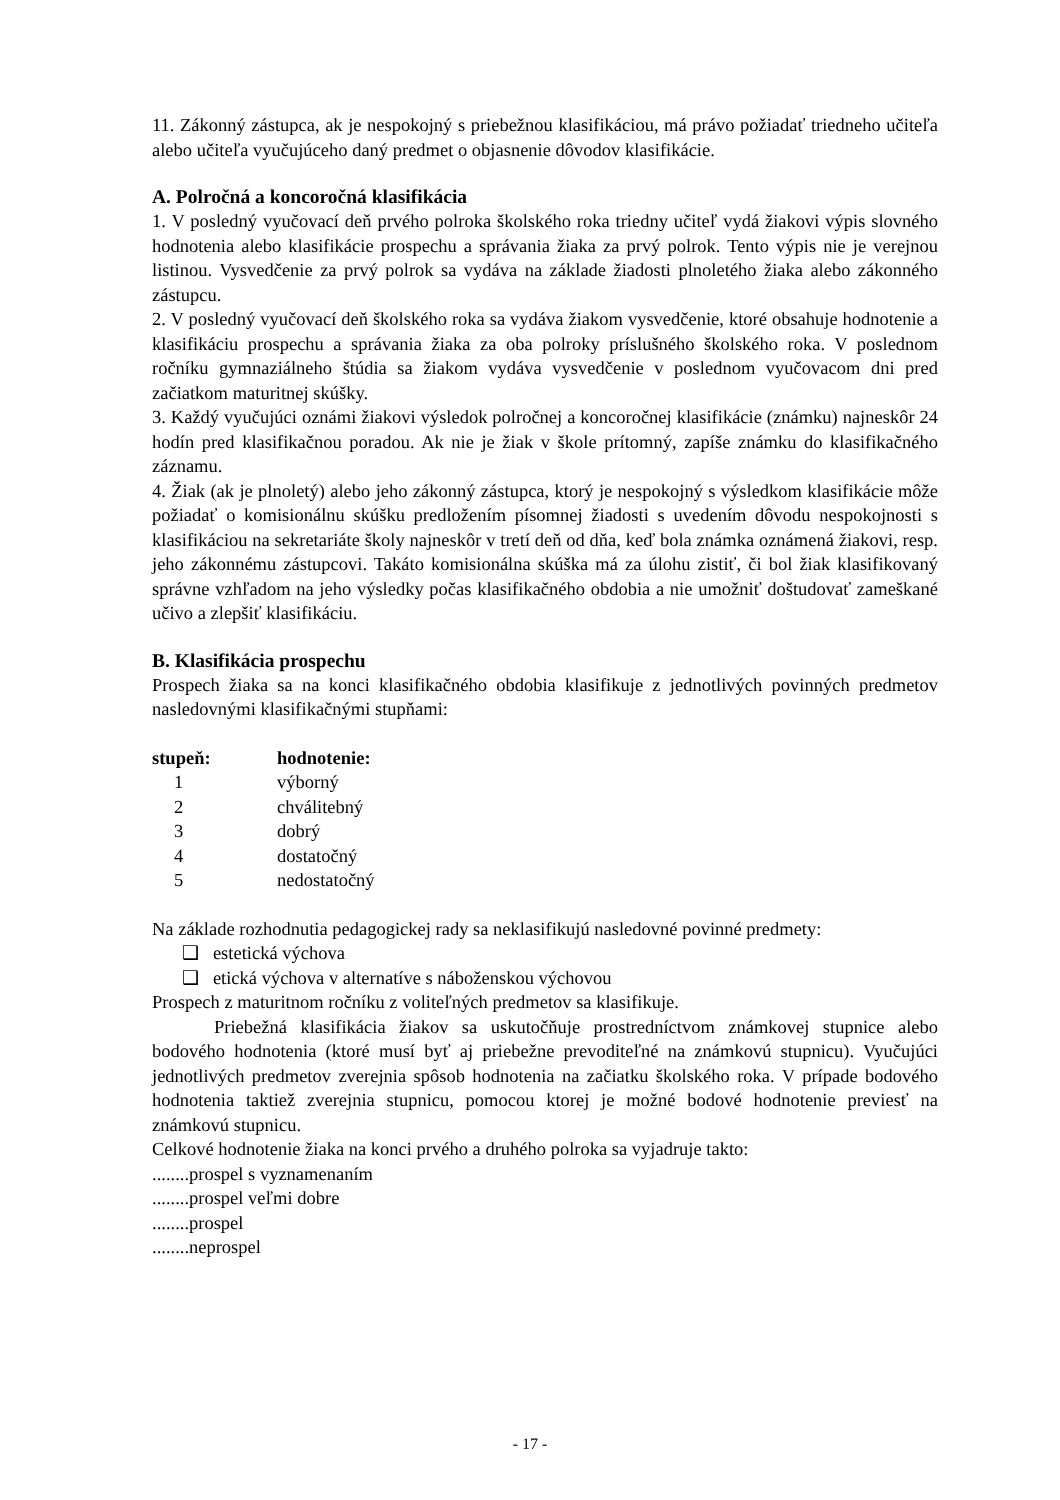11. Zákonný zástupca, ak je nespokojný s priebežnou klasifikáciou, má právo požiadať triedneho učiteľa alebo učiteľa vyučujúceho daný predmet o objasnenie dôvodov klasifikácie.
A. Polročná a koncoročná klasifikácia
1. V posledný vyučovací deň prvého polroka školského roka triedny učiteľ vydá žiakovi výpis slovného hodnotenia alebo klasifikácie prospechu a správania žiaka za prvý polrok. Tento výpis nie je verejnou listinou. Vysvedčenie za prvý polrok sa vydáva na základe žiadosti plnoletého žiaka alebo zákonného zástupcu.
2. V posledný vyučovací deň školského roka sa vydáva žiakom vysvedčenie, ktoré obsahuje hodnotenie a klasifikáciu prospechu a správania žiaka za oba polroky príslušného školského roka. V poslednom ročníku gymnaziálneho štúdia sa žiakom vydáva vysvedčenie v poslednom vyučovacom dni pred začiatkom maturitnej skúšky.
3. Každý vyučujúci oznámi žiakovi výsledok polročnej a koncoročnej klasifikácie (známku) najneskôr 24 hodín pred klasifikačnou poradou. Ak nie je žiak v škole prítomný, zapíše známku do klasifikačného záznamu.
4. Žiak (ak je plnoletý) alebo jeho zákonný zástupca, ktorý je nespokojný s výsledkom klasifikácie môže požiadať o komisionálnu skúšku predložením písomnej žiadosti s uvedením dôvodu nespokojnosti s klasifikáciou na sekretariáte školy najneskôr v tretí deň od dňa, keď bola známka oznámená žiakovi, resp. jeho zákonnému zástupcovi. Takáto komisionálna skúška má za úlohu zistiť, či bol žiak klasifikovaný správne vzhľadom na jeho výsledky počas klasifikačného obdobia a nie umožniť doštudovať zameškané učivo a zlepšiť klasifikáciu.
B. Klasifikácia prospechu
Prospech žiaka sa na konci klasifikačného obdobia klasifikuje z jednotlivých povinných predmetov nasledovnými klasifikačnými stupňami:
| stupeň: | hodnotenie: |
| --- | --- |
| 1 | výborný |
| 2 | chválitebný |
| 3 | dobrý |
| 4 | dostatočný |
| 5 | nedostatočný |
Na základe rozhodnutia pedagogickej rady sa neklasifikujú nasledovné povinné predmety:
❑ estetická výchova
❑ etická výchova v alternatíve s náboženskou výchovou
Prospech z maturitnom ročníku z voliteľných predmetov sa klasifikuje.
Priebežná klasifikácia žiakov sa uskutočňuje prostredníctvom známkovej stupnice alebo bodového hodnotenia (ktoré musí byť aj priebežne prevoditeľné na známkovú stupnicu). Vyučujúci jednotlivých predmetov zverejnia spôsob hodnotenia na začiatku školského roka. V prípade bodového hodnotenia taktiež zverejnia stupnicu, pomocou ktorej je možné bodové hodnotenie previesť na známkovú stupnicu.
Celkové hodnotenie žiaka na konci prvého a druhého polroka sa vyjadruje takto:
........prospel s vyznamenaním
........prospel veľmi dobre
........prospel
........neprospel
- 17 -